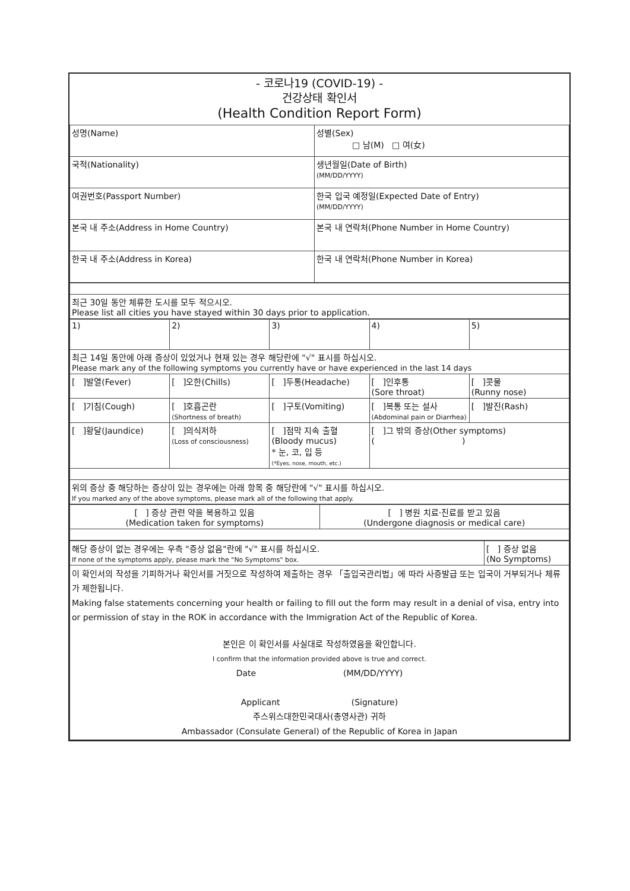- 코로나19 (COVID-19) -
건강상태 확인서
(Health Condition Report Form)
| 성명(Name) | 성별(Sex) □ 남(M) □ 여(女) |
| 국적(Nationality) | 생년월일(Date of Birth) (MM/DD/YYYY) |
| 여권번호(Passport Number) | 한국 입국 예정일(Expected Date of Entry) (MM/DD/YYYY) |
| 본국 내 주소(Address in Home Country) | 본국 내 연락처(Phone Number in Home Country) |
| 한국 내 주소(Address in Korea) | 한국 내 연락처(Phone Number in Korea) |
| 최근 30일 동안 체류한 도시를 모두 적으시오. Please list all cities you have stayed within 30 days prior to application. |
| 1) | 2) | 3) | 4) | 5) |
| 최근 14일 동안에 아래 증상이 있었거나 현재 있는 경우 해당란에 "√" 표시를 하십시오. Please mark any of the following symptoms you currently have or have experienced in the last 14 days | | | | |
| [ ]발열(Fever) | [ ]오한(Chills) | [ ]두통(Headache) | [ ]인후통 (Sore throat) | [ ]콧물 (Runny nose) |
| [ ]기침(Cough) | [ ]호흡곤란 (Shortness of breath) | [ ]구토(Vomiting) | [ ]복통 또는 설사 (Abdominal pain or Diarrhea) | [ ]발진(Rash) |
| [ ]황달(Jaundice) | [ ]의식저하 (Loss of consciousness) | [ ]점막 지속 출혈 (Bloody mucus) * 눈, 코, 입 등 (*Eyes, nose, mouth, etc.) | [ ]그 밖의 증상(Other symptoms) ( ) | |
| 위의 증상 중 해당하는 증상이 있는 경우에는 아래 항목 중 해당란에 "√" 표시를 하십시오. If you marked any of the above symptoms, please mark all of the following that apply. | | | | |
| [ ] 증상 관련 약을 복용하고 있음 (Medication taken for symptoms) | [ ] 병원 치료·진료를 받고 있음 (Undergone diagnosis or medical care) |
| 해당 증상이 없는 경우에는 우측 "증상 없음"란에 "√" 표시를 하십시오. If none of the symptoms apply, please mark the "No Symptoms" box. | [ ] 증상 없음 (No Symptoms) |
| 이 확인서의 작성을 기피하거나 확인서를 거짓으로 작성하여 제출하는 경우 「출입국관리법」에 따라 사증발급 또는 입국이 거부되거나 체류가 제한됩니다. Making false statements concerning your health or failing to fill out the form may result in a denial of visa, entry into or permission of stay in the ROK in accordance with the Immigration Act of the Republic of Korea. 본인은 이 확인서를 사실대로 작성하였음을 확인합니다. I confirm that the information provided above is true and correct. Date (MM/DD/YYYY) Applicant (Signature) 주스위스대한민국대사(총영사관) 귀하 Ambassador (Consulate General) of the Republic of Korea in Japan | |